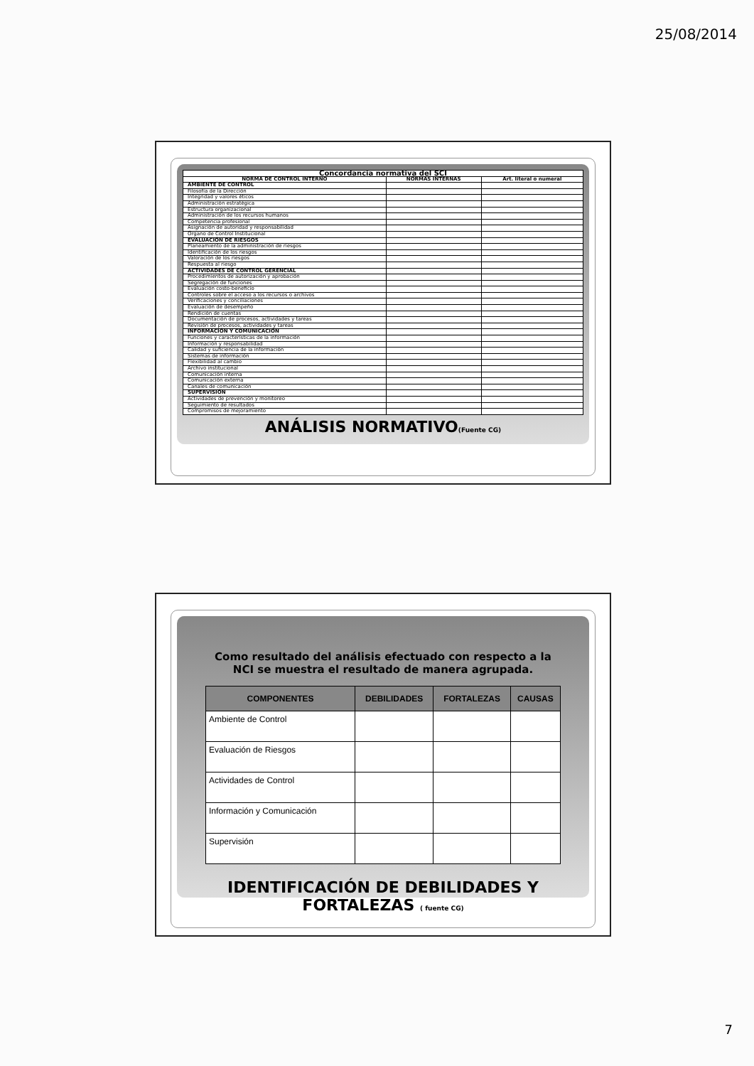25/08/2014
| Concordancia normativa del SCI | | |
| --- | --- | --- |
| NORMA DE CONTROL INTERNO | NORMAS INTERNAS | Art. literal o numeral |
| AMBIENTE DE CONTROL | | |
| Filosofía de la Dirección | | |
| Integridad y valores éticos | | |
| Administración estratégica | | |
| Estructura organizacional | | |
| Administración de los recursos humanos | | |
| Competencia profesional | | |
| Asignación de autoridad y responsabilidad | | |
| Órgano de Control Institucional | | |
| EVALUACIÓN DE RIESGOS | | |
| Planeamiento de la administración de riesgos | | |
| Identificación de los riesgos | | |
| Valoración de los riesgos | | |
| Respuesta al riesgo | | |
| ACTIVIDADES DE CONTROL GERENCIAL | | |
| Procedimientos de autorización y aprobación | | |
| Segregación de funciones | | |
| Evaluación costo-beneficio | | |
| Controles sobre el acceso a los recursos o archivos | | |
| Verificaciones y conciliaciones | | |
| Evaluación de desempeño | | |
| Rendición de cuentas | | |
| Documentación de procesos, actividades y tareas | | |
| Revisión de procesos, actividades y tareas | | |
| INFORMACIÓN Y COMUNICACIÓN | | |
| Funciones y características de la información | | |
| Información y responsabilidad | | |
| Calidad y suficiencia de la información | | |
| Sistemas de información | | |
| Flexibilidad al cambio | | |
| Archivo institucional | | |
| Comunicación interna | | |
| Comunicación externa | | |
| Canales de comunicación | | |
| SUPERVISIÓN | | |
| Actividades de prevención y monitoreo | | |
| Seguimiento de resultados | | |
| Compromisos de mejoramiento | | |
ANÁLISIS NORMATIVO(Fuente CG)
Como resultado del análisis efectuado con respecto a la NCI se muestra el resultado de manera agrupada.
| COMPONENTES | DEBILIDADES | FORTALEZAS | CAUSAS |
| --- | --- | --- | --- |
| Ambiente de Control | | | |
| Evaluación de Riesgos | | | |
| Actividades de Control | | | |
| Información y Comunicación | | | |
| Supervisión | | | |
IDENTIFICACIÓN DE DEBILIDADES Y FORTALEZAS ( fuente CG)
7